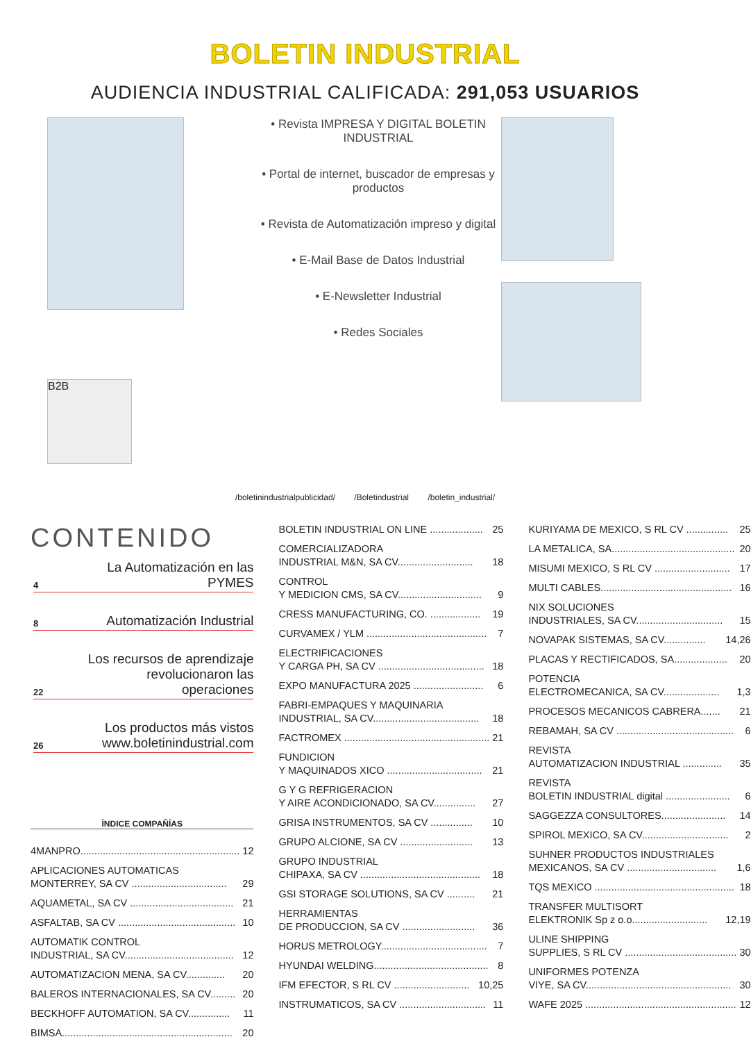BOLETIN INDUSTRIAL
AUDIENCIA INDUSTRIAL CALIFICADA: 291,053 USUARIOS
B2B
• Revista IMPRESA Y DIGITAL BOLETIN INDUSTRIAL
• Portal de internet, buscador de empresas y productos
• Revista de Automatización impreso y digital
• E-Mail Base de Datos Industrial
• E-Newsletter Industrial
• Redes Sociales
/boletinindustrialpublicidad/ /Boletindustrial /boletin_industrial/
CONTENIDO
4 La Automatización en las PYMES
8 Automatización Industrial
22 Los recursos de aprendizaje
revolucionaron las operaciones
26 Los productos más vistos
www.boletinindustrial.com
ÍNDICE COMPAÑÍAS
4MANPRO......................................................... 12
APLICACIONES AUTOMATICAS
MONTERREY, SA CV ..................................
29
AQUAMETAL, SA CV ..................................... 21
ASFALTAB, SA CV .......................................... 10
AUTOMATIK CONTROL
INDUSTRIAL, SA CV.......................................
12
AUTOMATIZACION MENA, SA CV.............. 20
BALEROS INTERNACIONALES, SA CV......... 20
BECKHOFF AUTOMATION, SA CV............... 11
BIMSA............................................................. 20
BOLETIN INDUSTRIAL ON LINE ................... 25
COMERCIALIZADORA
INDUSTRIAL M&N, SA CV...........................
18
CONTROL
Y MEDICION CMS, SA CV..............................
9
CRESS MANUFACTURING, CO. .................. 19
CURVAMEX / YLM ........................................... 7
ELECTRIFICACIONES
Y CARGA PH, SA CV ......................................
18
EXPO MANUFACTURA 2025 ......................... 6
FABRI-EMPAQUES Y MAQUINARIA
INDUSTRIAL, SA CV......................................
18
FACTROMEX .................................................... 21
FUNDICION
Y MAQUINADOS XICO ..................................
21
G Y G REFRIGERACION
Y AIRE ACONDICIONADO, SA CV...............
27
GRISA INSTRUMENTOS, SA CV ............... 10
GRUPO ALCIONE, SA CV .......................... 13
GRUPO INDUSTRIAL
CHIPAXA, SA CV ...........................................
18
GSI STORAGE SOLUTIONS, SA CV .......... 21
HERRAMIENTAS
DE PRODUCCION, SA CV ..........................
36
HORUS METROLOGY...................................... 7
HYUNDAI WELDING......................................... 8
IFM EFECTOR, S RL CV ........................... 10,25
INSTRUMATICOS, SA CV ............................... 11
KURIYAMA DE MEXICO, S RL CV ............... 25
LA METALICA, SA............................................ 20
MISUMI MEXICO, S RL CV ........................... 17
MULTI CABLES............................................... 16
NIX SOLUCIONES
INDUSTRIALES, SA CV...............................
15
NOVAPAK SISTEMAS, SA CV............... 14,26
PLACAS Y RECTIFICADOS, SA................... 20
POTENCIA
ELECTROMECANICA, SA CV....................
1,3
PROCESOS MECANICOS CABRERA....... 21
REBAMAH, SA CV .......................................... 6
REVISTA
AUTOMATIZACION INDUSTRIAL ..............
35
REVISTA
BOLETIN INDUSTRIAL digital .......................
6
SAGGEZZA CONSULTORES....................... 14
SPIROL MEXICO, SA CV............................... 2
SUHNER PRODUCTOS INDUSTRIALES
MEXICANOS, SA CV ................................
1,6
TQS MEXICO .................................................. 18
TRANSFER MULTISORT
ELEKTRONIK Sp z o.o...........................
12,19
ULINE SHIPPING
SUPPLIES, S RL CV ........................................
30
UNIFORMES POTENZA
VIYE, SA CV....................................................
30
WAFE 2025 ...................................................... 12